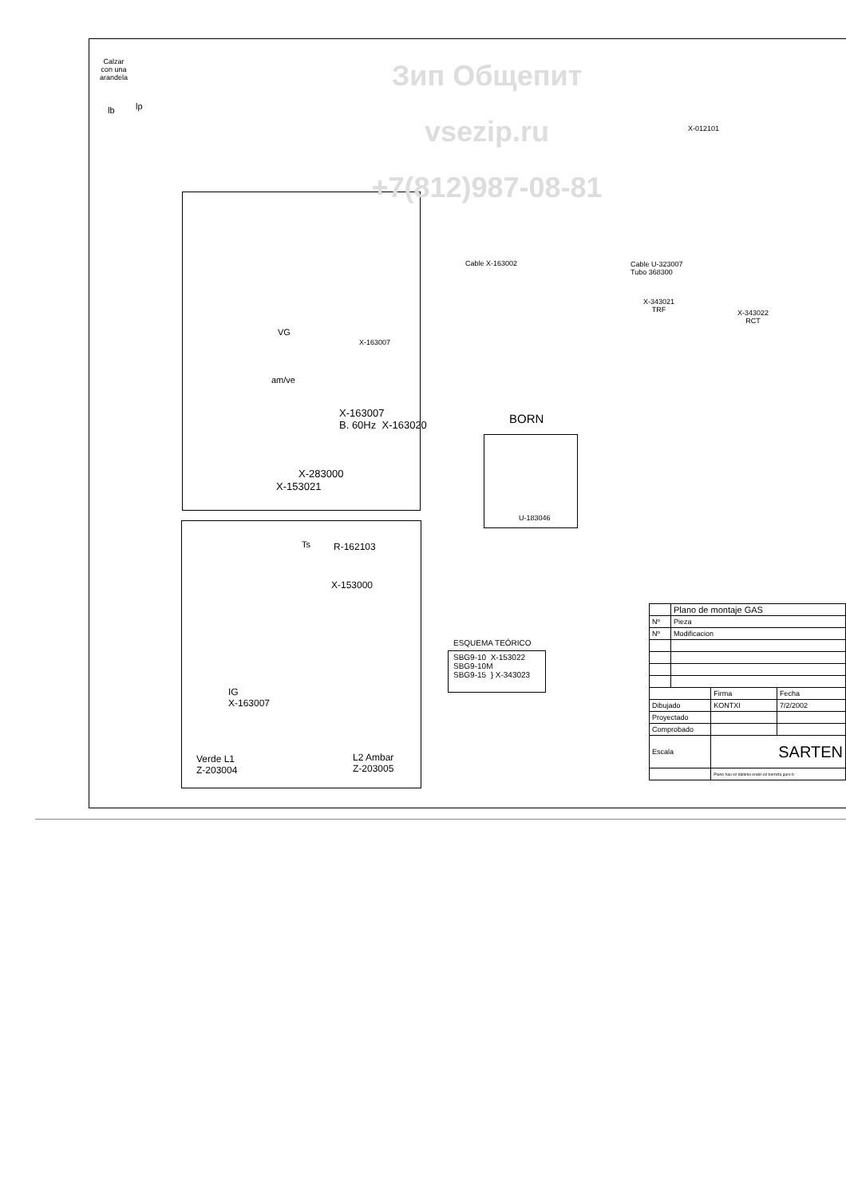Зип Общепит
vsezip.ru
+7(812)987-08-81
Calzar
con una
arandela
lb lp
X-163007
B. 60Hz X-163020
VG
am/ve
X-163007
X-283000
X-153021
BORN
U-183046
Cable X-163002
Cable U-323007
Tubo 368300
X-012101
X-343021
TRF
X-343022
RCT
Ts R-162103
X-153000
IG
X-163007
Verde L1
Z-203004
L2 Ambar
Z-203005
ESQUEMA TEÓRICO
SBG9-10 X-153022
SBG9-10M
SBG9-15 } X-343023
| | Plano de montaje GAS | | |
| Nº | Pieza | | |
| Nº | Modificacion | | |
| | | Firma | Fecha |
| Dibujado | | KONTXI | 7/2/2002 |
| Proyectado | | | |
| Comprobado | | | |
| Escala | | SARTEN | |
| | | Plano hau ez daiteke erabil ez berrizta gure b | |